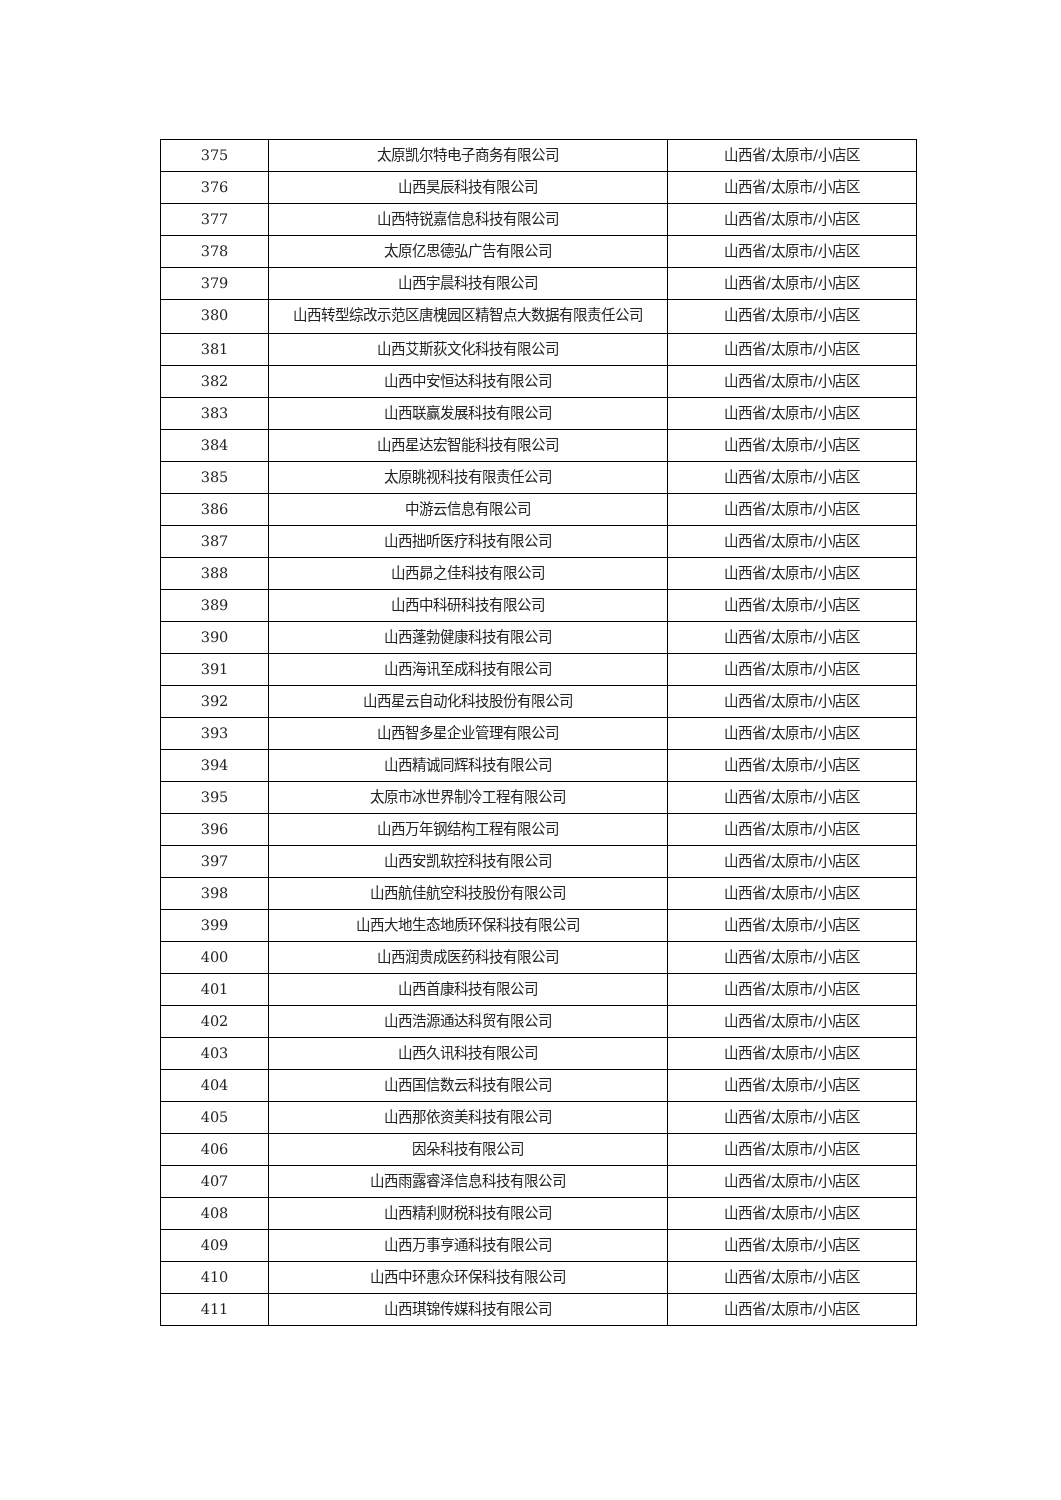| 375 | 太原凯尔特电子商务有限公司 | 山西省/太原市/小店区 |
| 376 | 山西昊辰科技有限公司 | 山西省/太原市/小店区 |
| 377 | 山西特锐嘉信息科技有限公司 | 山西省/太原市/小店区 |
| 378 | 太原亿思德弘广告有限公司 | 山西省/太原市/小店区 |
| 379 | 山西宇晨科技有限公司 | 山西省/太原市/小店区 |
| 380 | 山西转型综改示范区唐槐园区精智点大数据有限责任公司 | 山西省/太原市/小店区 |
| 381 | 山西艾斯荻文化科技有限公司 | 山西省/太原市/小店区 |
| 382 | 山西中安恒达科技有限公司 | 山西省/太原市/小店区 |
| 383 | 山西联赢发展科技有限公司 | 山西省/太原市/小店区 |
| 384 | 山西星达宏智能科技有限公司 | 山西省/太原市/小店区 |
| 385 | 太原眺视科技有限责任公司 | 山西省/太原市/小店区 |
| 386 | 中游云信息有限公司 | 山西省/太原市/小店区 |
| 387 | 山西拙听医疗科技有限公司 | 山西省/太原市/小店区 |
| 388 | 山西昴之佳科技有限公司 | 山西省/太原市/小店区 |
| 389 | 山西中科研科技有限公司 | 山西省/太原市/小店区 |
| 390 | 山西蓬勃健康科技有限公司 | 山西省/太原市/小店区 |
| 391 | 山西海讯至成科技有限公司 | 山西省/太原市/小店区 |
| 392 | 山西星云自动化科技股份有限公司 | 山西省/太原市/小店区 |
| 393 | 山西智多星企业管理有限公司 | 山西省/太原市/小店区 |
| 394 | 山西精诚同辉科技有限公司 | 山西省/太原市/小店区 |
| 395 | 太原市冰世界制冷工程有限公司 | 山西省/太原市/小店区 |
| 396 | 山西万年钢结构工程有限公司 | 山西省/太原市/小店区 |
| 397 | 山西安凯软控科技有限公司 | 山西省/太原市/小店区 |
| 398 | 山西航佳航空科技股份有限公司 | 山西省/太原市/小店区 |
| 399 | 山西大地生态地质环保科技有限公司 | 山西省/太原市/小店区 |
| 400 | 山西润贵成医药科技有限公司 | 山西省/太原市/小店区 |
| 401 | 山西首康科技有限公司 | 山西省/太原市/小店区 |
| 402 | 山西浩源通达科贸有限公司 | 山西省/太原市/小店区 |
| 403 | 山西久讯科技有限公司 | 山西省/太原市/小店区 |
| 404 | 山西国信数云科技有限公司 | 山西省/太原市/小店区 |
| 405 | 山西那依资美科技有限公司 | 山西省/太原市/小店区 |
| 406 | 因朵科技有限公司 | 山西省/太原市/小店区 |
| 407 | 山西雨露睿泽信息科技有限公司 | 山西省/太原市/小店区 |
| 408 | 山西精利财税科技有限公司 | 山西省/太原市/小店区 |
| 409 | 山西万事亨通科技有限公司 | 山西省/太原市/小店区 |
| 410 | 山西中环惠众环保科技有限公司 | 山西省/太原市/小店区 |
| 411 | 山西琪锦传媒科技有限公司 | 山西省/太原市/小店区 |